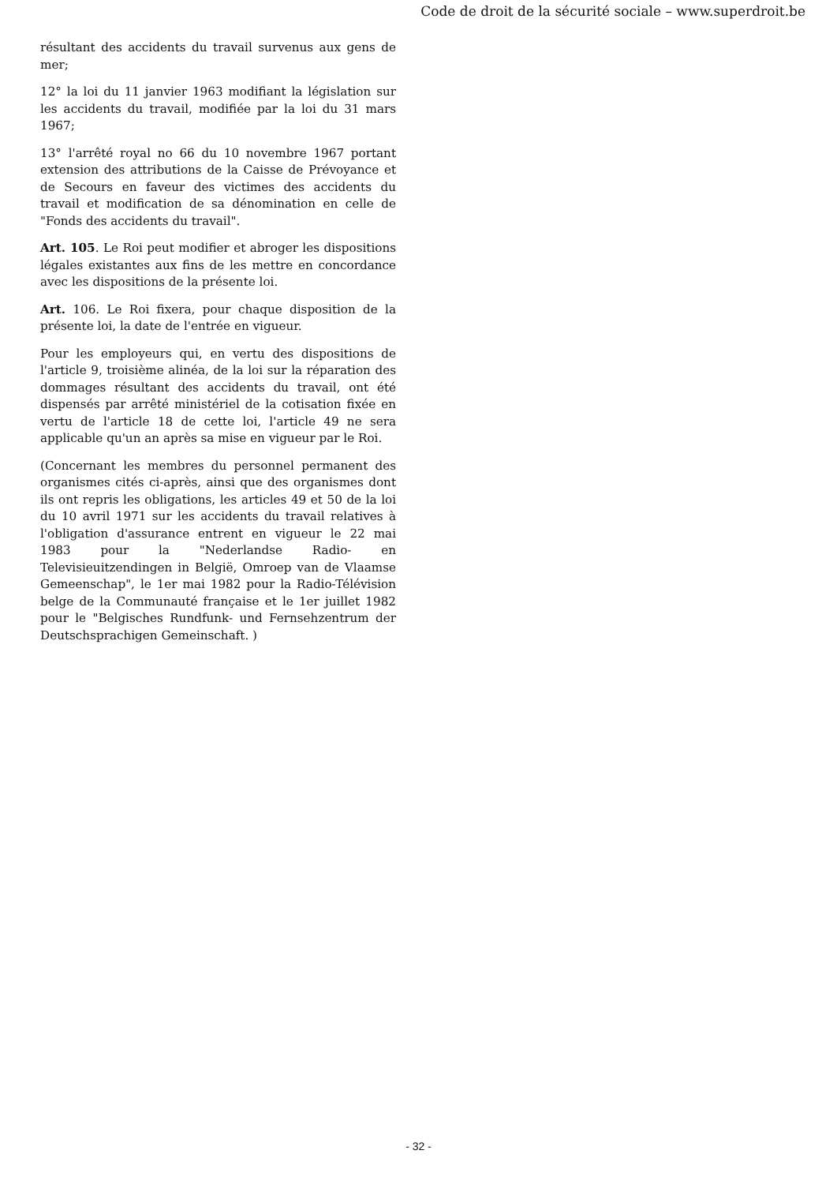Code de droit de la sécurité sociale – www.superdroit.be
résultant des accidents du travail survenus aux gens de mer;
12° la loi du 11 janvier 1963 modifiant la législation sur les accidents du travail, modifiée par la loi du 31 mars 1967;
13° l'arrêté royal no 66 du 10 novembre 1967 portant extension des attributions de la Caisse de Prévoyance et de Secours en faveur des victimes des accidents du travail et modification de sa dénomination en celle de "Fonds des accidents du travail".
Art. 105. Le Roi peut modifier et abroger les dispositions légales existantes aux fins de les mettre en concordance avec les dispositions de la présente loi.
Art. 106. Le Roi fixera, pour chaque disposition de la présente loi, la date de l'entrée en vigueur.
Pour les employeurs qui, en vertu des dispositions de l'article 9, troisième alinéa, de la loi sur la réparation des dommages résultant des accidents du travail, ont été dispensés par arrêté ministériel de la cotisation fixée en vertu de l'article 18 de cette loi, l'article 49 ne sera applicable qu'un an après sa mise en vigueur par le Roi.
(Concernant les membres du personnel permanent des organismes cités ci-après, ainsi que des organismes dont ils ont repris les obligations, les articles 49 et 50 de la loi du 10 avril 1971 sur les accidents du travail relatives à l'obligation d'assurance entrent en vigueur le 22 mai 1983 pour la "Nederlandse Radio- en Televisieuitzendingen in België, Omroep van de Vlaamse Gemeenschap", le 1er mai 1982 pour la Radio-Télévision belge de la Communauté française et le 1er juillet 1982 pour le "Belgisches Rundfunk- und Fernsehzentrum der Deutschsprachigen Gemeinschaft. )
- 32 -